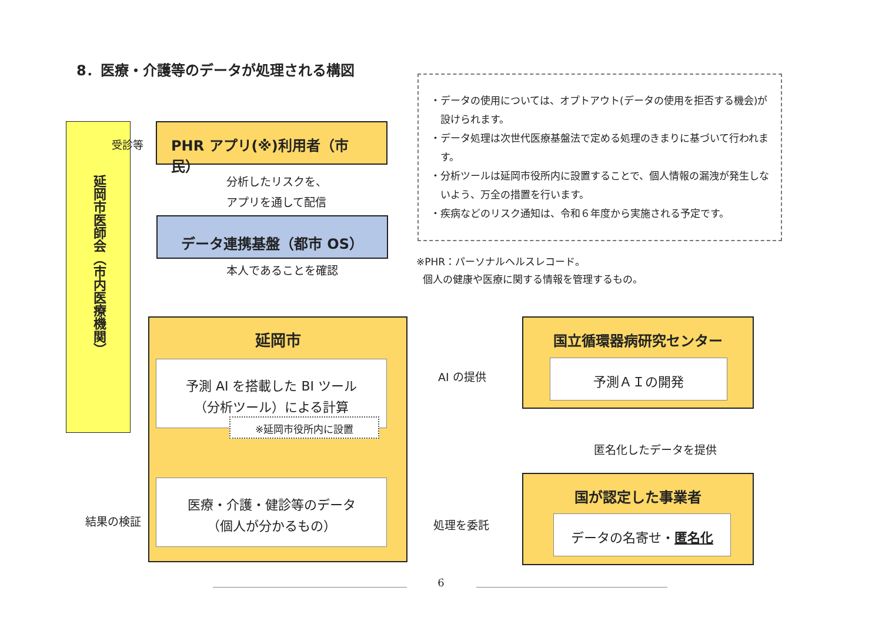8．医療・介護等のデータが処理される構図
延岡市医師会（市内医療機関）
受診等
PHR アプリ(※)利用者（市民）
分析したリスクを、
アプリを通して配信
データ連携基盤（都市 OS）
本人であることを確認
・データの使用については、オプトアウト(データの使用を拒否する機会)が設けられます。
・データ処理は次世代医療基盤法で定める処理のきまりに基づいて行われます。
・分析ツールは延岡市役所内に設置することで、個人情報の漏洩が発生しないよう、万全の措置を行います。
・疾病などのリスク通知は、令和６年度から実施される予定です。
※PHR：パーソナルヘルスレコード。
個人の健康や医療に関する情報を管理するもの。
延岡市
予測 AI を搭載した BI ツール
（分析ツール）による計算
※延岡市役所内に設置
医療・介護・健診等のデータ
（個人が分かるもの）
結果の検証
AI の提供
処理を委託
国立循環器病研究センター
予測ＡＩの開発
匿名化したデータを提供
国が認定した事業者
データの名寄せ・匿名化
6